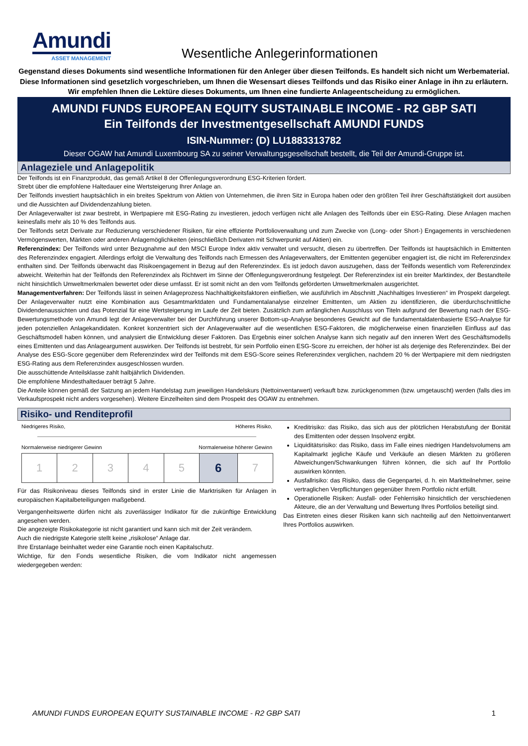Amundi
ASSET MANAGEMENT
Wesentliche Anlegerinformationen
Gegenstand dieses Dokuments sind wesentliche Informationen für den Anleger über diesen Teilfonds. Es handelt sich nicht um Werbematerial. Diese Informationen sind gesetzlich vorgeschrieben, um Ihnen die Wesensart dieses Teilfonds und das Risiko einer Anlage in ihn zu erläutern. Wir empfehlen Ihnen die Lektüre dieses Dokuments, um Ihnen eine fundierte Anlageentscheidung zu ermöglichen.
AMUNDI FUNDS EUROPEAN EQUITY SUSTAINABLE INCOME - R2 GBP SATI
Ein Teilfonds der Investmentgesellschaft AMUNDI FUNDS
ISIN-Nummer: (D) LU1883313782
Dieser OGAW hat Amundi Luxembourg SA zu seiner Verwaltungsgesellschaft bestellt, die Teil der Amundi-Gruppe ist.
Anlageziele und Anlagepolitik
Der Teilfonds ist ein Finanzprodukt, das gemäß Artikel 8 der Offenlegungsverordnung ESG-Kriterien fördert.
Strebt über die empfohlene Haltedauer eine Wertsteigerung Ihrer Anlage an.
Der Teilfonds investiert hauptsächlich in ein breites Spektrum von Aktien von Unternehmen, die ihren Sitz in Europa haben oder den größten Teil ihrer Geschäftstätigkeit dort ausüben und die Aussichten auf Dividendenzahlung bieten.
Der Anlageverwalter ist zwar bestrebt, in Wertpapiere mit ESG-Rating zu investieren, jedoch verfügen nicht alle Anlagen des Teilfonds über ein ESG-Rating. Diese Anlagen machen keinesfalls mehr als 10 % des Teilfonds aus.
Der Teilfonds setzt Derivate zur Reduzierung verschiedener Risiken, für eine effiziente Portfolioverwaltung und zum Zwecke von (Long- oder Short-) Engagements in verschiedenen Vermögenswerten, Märkten oder anderen Anlagemöglichkeiten (einschließlich Derivaten mit Schwerpunkt auf Aktien) ein.
Referenzindex: Der Teilfonds wird unter Bezugnahme auf den MSCI Europe Index aktiv verwaltet und versucht, diesen zu übertreffen. Der Teilfonds ist hauptsächlich in Emittenten des Referenzindex engagiert. Allerdings erfolgt die Verwaltung des Teilfonds nach Ermessen des Anlageverwalters, der Emittenten gegenüber engagiert ist, die nicht im Referenzindex enthalten sind. Der Teilfonds überwacht das Risikoengagement in Bezug auf den Referenzindex. Es ist jedoch davon auszugehen, dass der Teilfonds wesentlich vom Referenzindex abweicht. Weiterhin hat der Teilfonds den Referenzindex als Richtwert im Sinne der Offenlegungsverordnung festgelegt. Der Referenzindex ist ein breiter Marktindex, der Bestandteile nicht hinsichtlich Umweltmerkmalen bewertet oder diese umfasst. Er ist somit nicht an den vom Teilfonds geförderten Umweltmerkmalen ausgerichtet.
Managementverfahren: Der Teilfonds lässt in seinen Anlageprozess Nachhaltigkeitsfaktoren einfließen, wie ausführlich im Abschnitt „Nachhaltiges Investieren“ im Prospekt dargelegt. Der Anlageverwalter nutzt eine Kombination aus Gesamtmarktdaten und Fundamentalanalyse einzelner Emittenten, um Aktien zu identifizieren, die überdurchschnittliche Dividendenaussichten und das Potenzial für eine Wertsteigerung im Laufe der Zeit bieten. Zusätzlich zum anfänglichen Ausschluss von Titeln aufgrund der Bewertung nach der ESG-Bewertungsmethode von Amundi legt der Anlageverwalter bei der Durchführung unserer Bottom-up-Analyse besonderes Gewicht auf die fundamentaldatenbasierte ESG-Analyse für jeden potenziellen Anlagekandidaten. Konkret konzentriert sich der Anlageverwalter auf die wesentlichen ESG-Faktoren, die möglicherweise einen finanziellen Einfluss auf das Geschäftsmodell haben können, und analysiert die Entwicklung dieser Faktoren. Das Ergebnis einer solchen Analyse kann sich negativ auf den inneren Wert des Geschäftsmodells eines Emittenten und das Anlageargument auswirken. Der Teilfonds ist bestrebt, für sein Portfolio einen ESG-Score zu erreichen, der höher ist als derjenige des Referenzindex. Bei der Analyse des ESG-Score gegenüber dem Referenzindex wird der Teilfonds mit dem ESG-Score seines Referenzindex verglichen, nachdem 20 % der Wertpapiere mit dem niedrigsten ESG-Rating aus dem Referenzindex ausgeschlossen wurden.
Die ausschüttende Anteilsklasse zahlt halbjährlich Dividenden.
Die empfohlene Mindesthaltedauer beträgt 5 Jahre.
Die Anteile können gemäß der Satzung an jedem Handelstag zum jeweiligen Handelskurs (Nettoinventarwert) verkauft bzw. zurückgenommen (bzw. umgetauscht) werden (falls dies im Verkaufsprospekt nicht anders vorgesehen). Weitere Einzelheiten sind dem Prospekt des OGAW zu entnehmen.
Risiko- und Renditeprofil
Niedrigeres Risiko, Höheres Risiko,
Normalerweise niedrigerer Gewinn Normalerweise höherer Gewinn
| 1 | 2 | 3 | 4 | 5 | 6 | 7 |
Für das Risikoniveau dieses Teilfonds sind in erster Linie die Marktrisiken für Anlagen in europäischen Kapitalbeteiligungen maßgebend.
Vergangenheitswerte dürfen nicht als zuverlässiger Indikator für die zukünftige Entwicklung angesehen werden.
Die angezeigte Risikokategorie ist nicht garantiert und kann sich mit der Zeit verändern.
Auch die niedrigste Kategorie stellt keine „risikolose“ Anlage dar.
Ihre Erstanlage beinhaltet weder eine Garantie noch einen Kapitalschutz.
Wichtige, für den Fonds wesentliche Risiken, die vom Indikator nicht angemessen wiedergegeben werden:
Kreditrisiko: das Risiko, das sich aus der plötzlichen Herabstufung der Bonität des Emittenten oder dessen Insolvenz ergibt.
Liquiditätsrisiko: das Risiko, dass im Falle eines niedrigen Handelsvolumens am Kapitalmarkt jegliche Käufe und Verkäufe an diesen Märkten zu größeren Abweichungen/Schwankungen führen können, die sich auf Ihr Portfolio auswirken könnten.
Ausfallrisiko: das Risiko, dass die Gegenpartei, d. h. ein Marktteilnehmer, seine vertraglichen Verpflichtungen gegenüber Ihrem Portfolio nicht erfüllt.
Operationelle Risiken: Ausfall- oder Fehlerrisiko hinsichtlich der verschiedenen Akteure, die an der Verwaltung und Bewertung Ihres Portfolios beteiligt sind.
Das Eintreten eines dieser Risiken kann sich nachteilig auf den Nettoinventarwert Ihres Portfolios auswirken.
AMUNDI FUNDS EUROPEAN EQUITY SUSTAINABLE INCOME - R2 GBP SATI 1